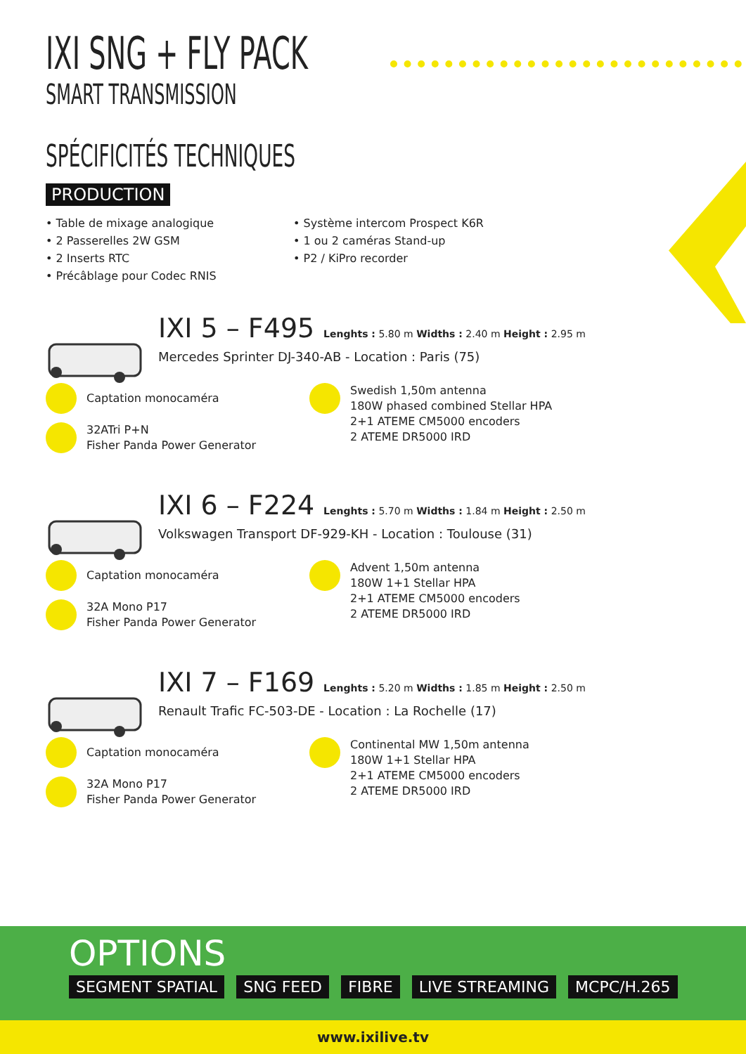IXI SNG + FLY PACK
SMART TRANSMISSION
SPÉCIFICITÉS TECHNIQUES
PRODUCTION
• Table de mixage analogique
• 2 Passerelles 2W GSM
• 2 Inserts RTC
• Précâblage pour Codec RNIS
• Système intercom Prospect K6R
• 1 ou 2 caméras Stand-up
• P2 / KiPro recorder
IXI 5 – F495 Lenghts : 5.80 m Widths : 2.40 m Height : 2.95 m
Mercedes Sprinter DJ-340-AB - Location : Paris (75)
Captation monocaméra
32ATri P+N
Fisher Panda Power Generator
Swedish 1,50m antenna
180W phased combined Stellar HPA
2+1 ATEME CM5000 encoders
2 ATEME DR5000 IRD
IXI 6 – F224 Lenghts : 5.70 m Widths : 1.84 m Height : 2.50 m
Volkswagen Transport DF-929-KH - Location : Toulouse (31)
Captation monocaméra
32A Mono P17
Fisher Panda Power Generator
Advent 1,50m antenna
180W 1+1 Stellar HPA
2+1 ATEME CM5000 encoders
2 ATEME DR5000 IRD
IXI 7 – F169 Lenghts : 5.20 m Widths : 1.85 m Height : 2.50 m
Renault Trafic FC-503-DE - Location : La Rochelle (17)
Captation monocaméra
32A Mono P17
Fisher Panda Power Generator
Continental MW 1,50m antenna
180W 1+1 Stellar HPA
2+1 ATEME CM5000 encoders
2 ATEME DR5000 IRD
OPTIONS
SEGMENT SPATIAL SNG FEED FIBRE LIVE STREAMING MCPC/H.265
www.ixilive.tv